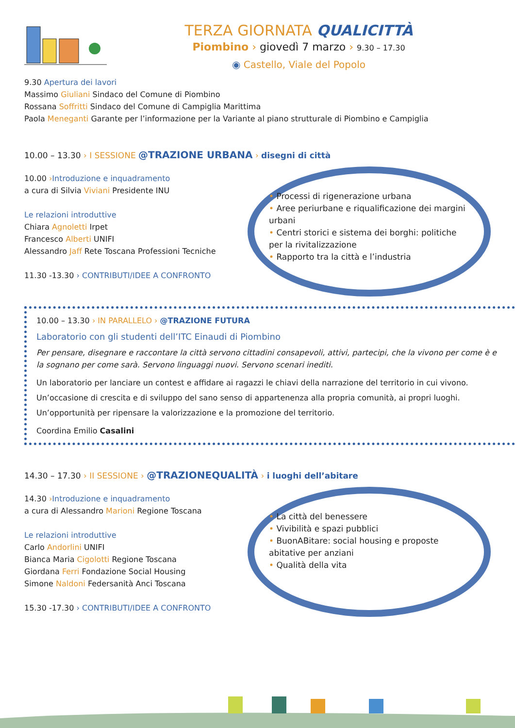TERZA GIORNATA QUALICITTÀ
Piombino › giovedì 7 marzo › 9.30 – 17.30
◉ Castello, Viale del Popolo
9.30 Apertura dei lavori
Massimo Giuliani Sindaco del Comune di Piombino
Rossana Soffritti Sindaco del Comune di Campiglia Marittima
Paola Meneganti Garante per l’informazione per la Variante al piano strutturale di Piombino e Campiglia
10.00 – 13.30 › I SESSIONE @TRAZIONE URBANA › disegni di città
10.00 ›Introduzione e inquadramento
a cura di Silvia Viviani Presidente INU
Le relazioni introduttive
Chiara Agnoletti Irpet
Francesco Alberti UNIFI
Alessandro Jaff Rete Toscana Professioni Tecniche
11.30 -13.30 › CONTRIBUTI/IDEE A CONFRONTO
• Processi di rigenerazione urbana
• Aree periurbane e riqualificazione dei margini urbani
• Centri storici e sistema dei borghi: politiche per la rivitalizzazione
• Rapporto tra la città e l’industria
10.00 – 13.30 › IN PARALLELO › @TRAZIONE FUTURA
Laboratorio con gli studenti dell’ITC Einaudi di Piombino
Per pensare, disegnare e raccontare la città servono cittadini consapevoli, attivi, partecipi, che la vivono per come è e la sognano per come sarà. Servono linguaggi nuovi. Servono scenari inediti.
Un laboratorio per lanciare un contest e affidare ai ragazzi le chiavi della narrazione del territorio in cui vivono.
Un’occasione di crescita e di sviluppo del sano senso di appartenenza alla propria comunità, ai propri luoghi.
Un’opportunità per ripensare la valorizzazione e la promozione del territorio.
Coordina Emilio Casalini
14.30 – 17.30 › II SESSIONE › @TRAZIONEQUALITÀ › i luoghi dell’abitare
14.30 ›Introduzione e inquadramento
a cura di Alessandro Marioni Regione Toscana
Le relazioni introduttive
Carlo Andorlini UNIFI
Bianca Maria Cigolotti Regione Toscana
Giordana Ferri Fondazione Social Housing
Simone Naldoni Federsanità Anci Toscana
15.30 -17.30 › CONTRIBUTI/IDEE A CONFRONTO
• La città del benessere
• Vivibilità e spazi pubblici
• BuonABitare: social housing e proposte abitative per anziani
• Qualità della vita